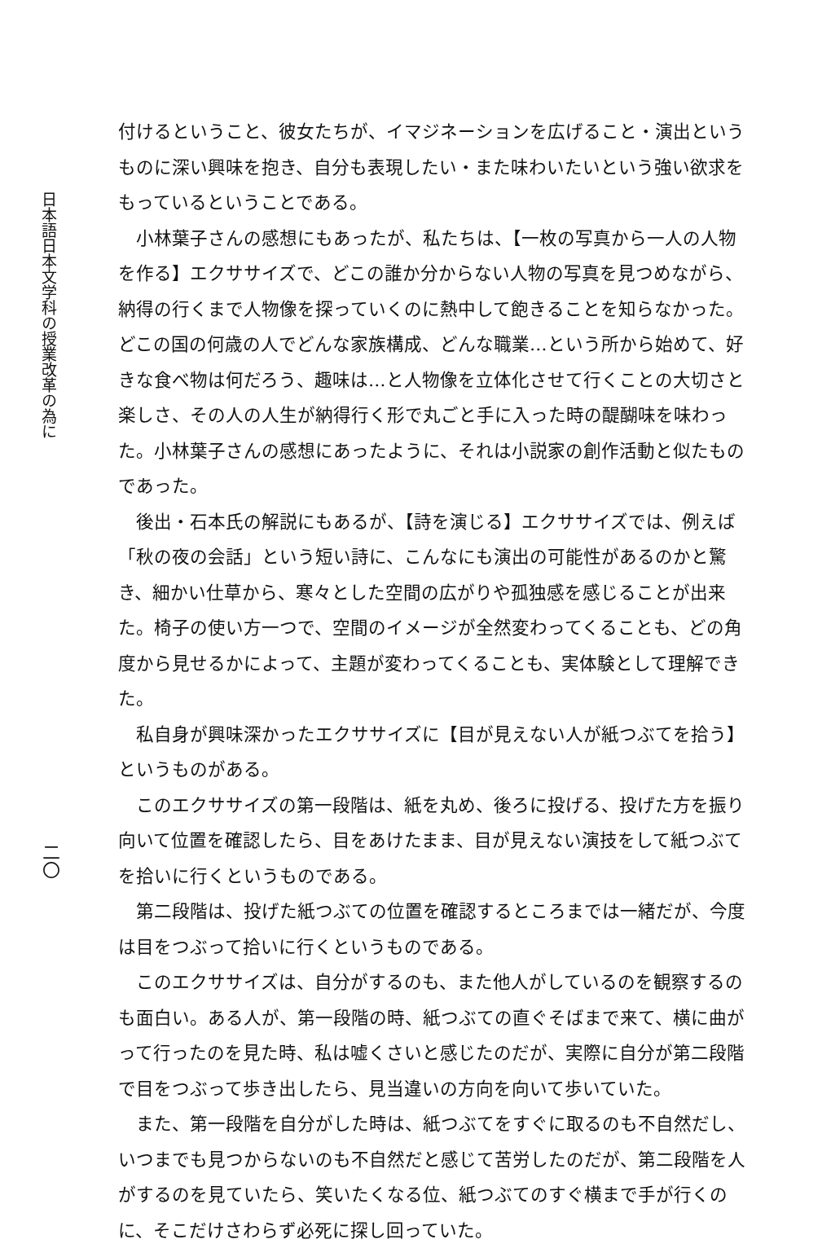日本語日本文学科の授業改革の為に
二〇
付けるということ、彼女たちが、イマジネーションを広げること・演出というものに深い興味を抱き、自分も表現したい・また味わいたいという強い欲求をもっているということである。
小林葉子さんの感想にもあったが、私たちは、【一枚の写真から一人の人物を作る】エクササイズで、どこの誰か分からない人物の写真を見つめながら、納得の行くまで人物像を探っていくのに熱中して飽きることを知らなかった。どこの国の何歳の人でどんな家族構成、どんな職業…という所から始めて、好きな食べ物は何だろう、趣味は…と人物像を立体化させて行くことの大切さと楽しさ、その人の人生が納得行く形で丸ごと手に入った時の醍醐味を味わった。小林葉子さんの感想にあったように、それは小説家の創作活動と似たものであった。
後出・石本氏の解説にもあるが、【詩を演じる】エクササイズでは、例えば「秋の夜の会話」という短い詩に、こんなにも演出の可能性があるのかと驚き、細かい仕草から、寒々とした空間の広がりや孤独感を感じることが出来た。椅子の使い方一つで、空間のイメージが全然変わってくることも、どの角度から見せるかによって、主題が変わってくることも、実体験として理解できた。
私自身が興味深かったエクササイズに【目が見えない人が紙つぶてを拾う】というものがある。
このエクササイズの第一段階は、紙を丸め、後ろに投げる、投げた方を振り向いて位置を確認したら、目をあけたまま、目が見えない演技をして紙つぶてを拾いに行くというものである。
第二段階は、投げた紙つぶての位置を確認するところまでは一緒だが、今度は目をつぶって拾いに行くというものである。
このエクササイズは、自分がするのも、また他人がしているのを観察するのも面白い。ある人が、第一段階の時、紙つぶての直ぐそばまで来て、横に曲がって行ったのを見た時、私は嘘くさいと感じたのだが、実際に自分が第二段階で目をつぶって歩き出したら、見当違いの方向を向いて歩いていた。
また、第一段階を自分がした時は、紙つぶてをすぐに取るのも不自然だし、いつまでも見つからないのも不自然だと感じて苦労したのだが、第二段階を人がするのを見ていたら、笑いたくなる位、紙つぶてのすぐ横まで手が行くのに、そこだけさわらず必死に探し回っていた。